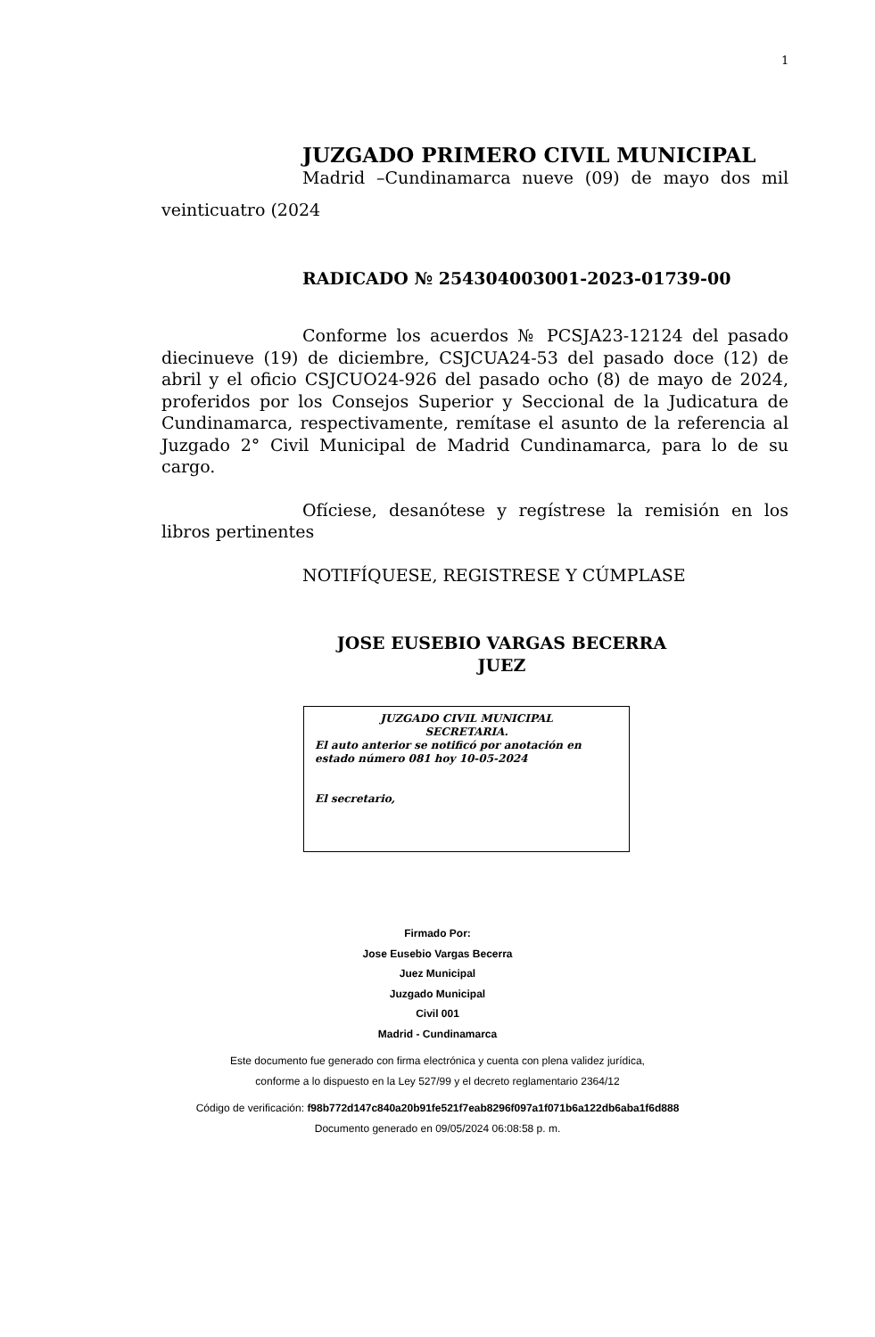1
JUZGADO PRIMERO CIVIL MUNICIPAL
Madrid –Cundinamarca nueve (09) de mayo dos mil
veinticuatro (2024
RADICADO № 254304003001-2023-01739-00
Conforme los acuerdos № PCSJA23-12124 del pasado diecinueve (19) de diciembre, CSJCUA24-53 del pasado doce (12) de abril y el oficio CSJCUO24-926 del pasado ocho (8) de mayo de 2024, proferidos por los Consejos Superior y Seccional de la Judicatura de Cundinamarca, respectivamente, remítase el asunto de la referencia al Juzgado 2° Civil Municipal de Madrid Cundinamarca, para lo de su cargo.
Ofíciese, desanótese y regístrese la remisión en los libros pertinentes
NOTIFÍQUESE, REGISTRESE Y CÚMPLASE
JOSE EUSEBIO VARGAS BECERRA
JUEZ
JUZGADO CIVIL MUNICIPAL
SECRETARIA.
El auto anterior se notificó por anotación en
estado número 081 hoy 10-05-2024
El secretario,
Firmado Por:
Jose Eusebio Vargas Becerra
Juez Municipal
Juzgado Municipal
Civil 001
Madrid - Cundinamarca
Este documento fue generado con firma electrónica y cuenta con plena validez jurídica,
conforme a lo dispuesto en la Ley 527/99 y el decreto reglamentario 2364/12
Código de verificación: f98b772d147c840a20b91fe521f7eab8296f097a1f071b6a122db6aba1f6d888
Documento generado en 09/05/2024 06:08:58 p. m.